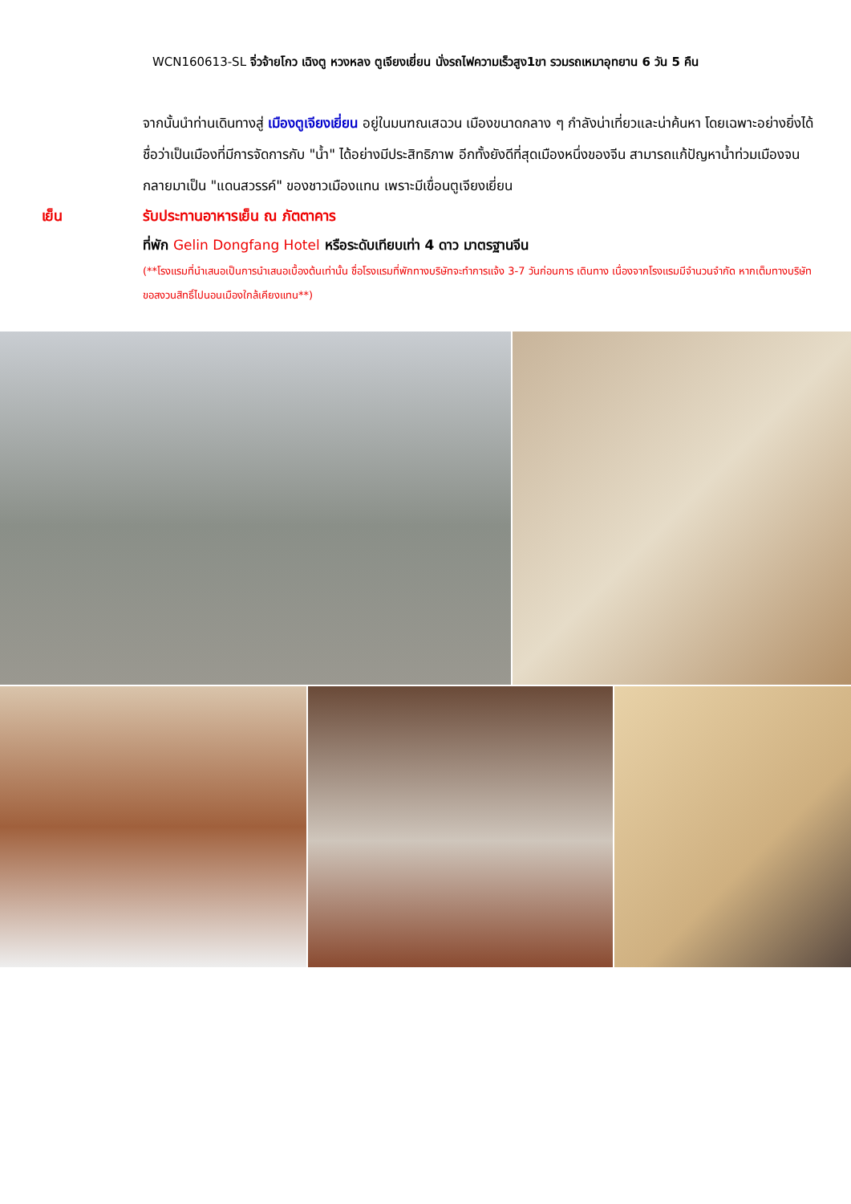WCN160613-SL จิ่วจ้ายโกว เฉิงตู หวงหลง ตูเจียงเยี่ยน นั่งรถไฟความเร็วสูง1ขา รวมรถเหมาอุทยาน 6 วัน 5 คืน
จากนั้นนำท่านเดินทางสู่ เมืองตูเจียงเยี่ยน อยู่ในมนฑณเสฉวน เมืองขนาดกลาง ๆ กำลังน่าเที่ยวและน่าค้นหา โดยเฉพาะอย่างยิ่งได้ชื่อว่าเป็นเมืองที่มีการจัดการกับ "น้ำ" ได้อย่างมีประสิทธิภาพ อีกทั้งยังดีที่สุดเมืองหนึ่งของจีน สามารถแก้ปัญหาน้ำท่วมเมืองจนกลายมาเป็น "แดนสวรรค์" ของชาวเมืองแทน เพราะมีเขื่อนตูเจียงเยี่ยน
เย็น รับประทานอาหารเย็น ณ ภัตตาคาร
ที่พัก Gelin Dongfang Hotel หรือระดับเทียบเท่า 4 ดาว มาตรฐานจีน
(**โรงแรมที่นำเสนอเป็นการนำเสนอเบื้องต้นเท่านั้น ชื่อโรงแรมที่พักทางบริษัทจะทำการแจ้ง 3-7 วันก่อนการ เดินทาง เนื่องจากโรงแรมมีจำนวนจำกัด หากเต็มทางบริษัทขอสงวนสิทธิ์ไปนอนเมืองใกล้เคียงแทน**)